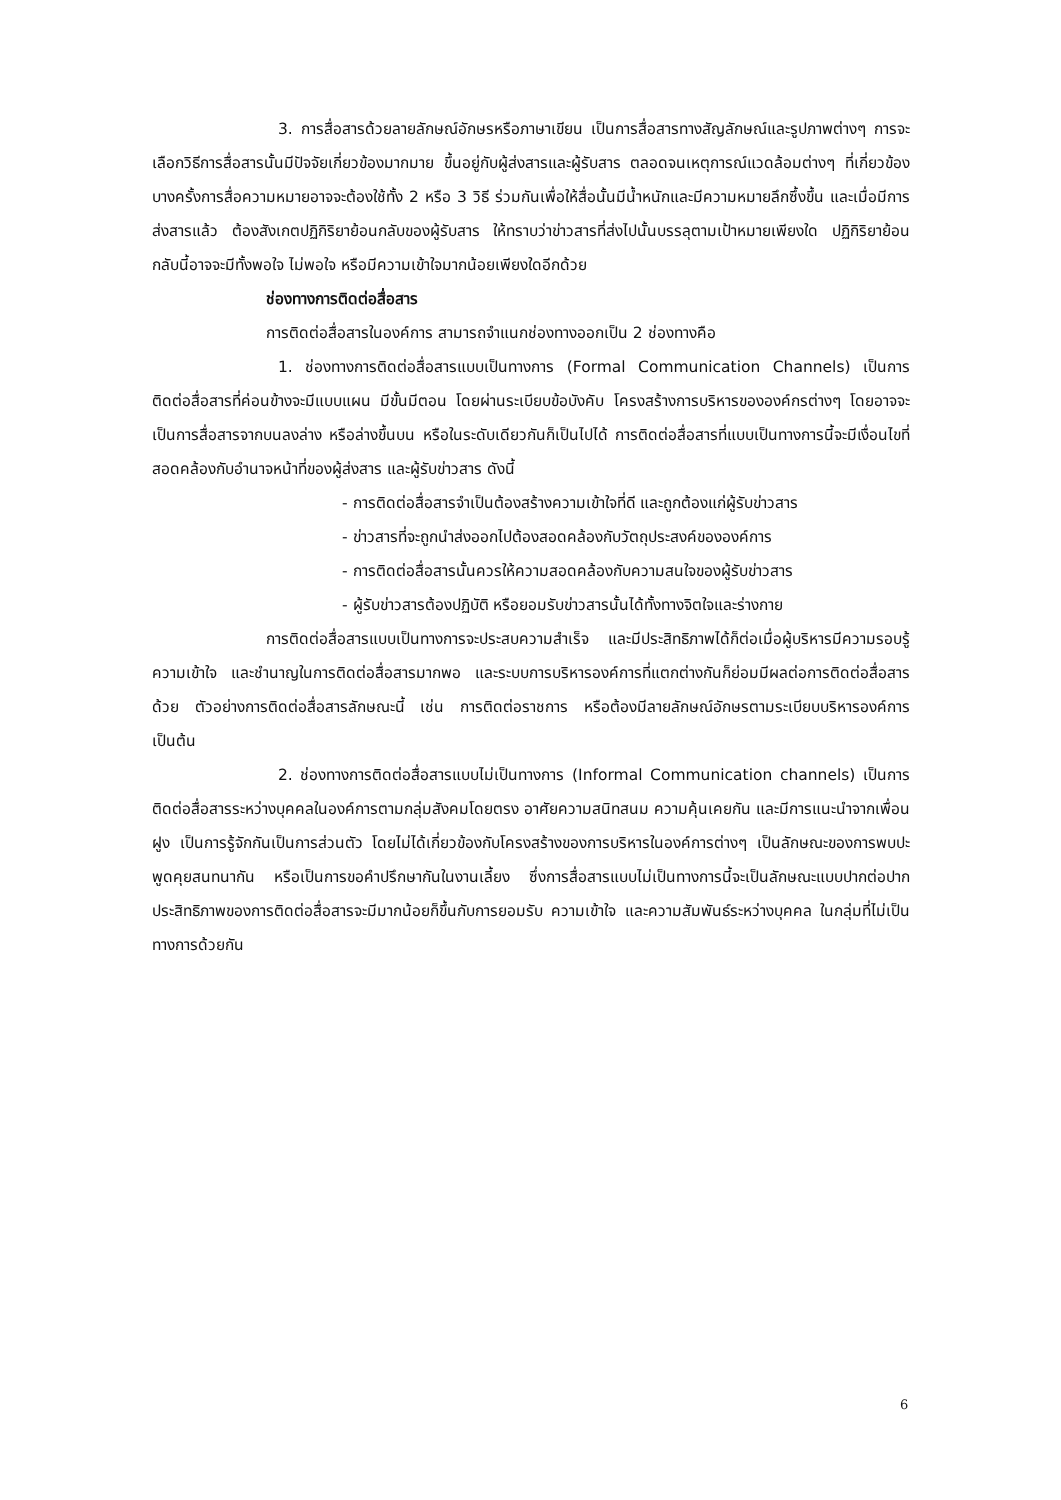3. การสื่อสารด้วยลายลักษณ์อักษรหรือภาษาเขียน เป็นการสื่อสารทางสัญลักษณ์และรูปภาพต่างๆ การจะเลือกวิธีการสื่อสารนั้นมีปัจจัยเกี่ยวข้องมากมาย ขึ้นอยู่กับผู้ส่งสารและผู้รับสาร ตลอดจนเหตุการณ์แวดล้อมต่างๆ ที่เกี่ยวข้อง บางครั้งการสื่อความหมายอาจจะต้องใช้ทั้ง 2 หรือ 3 วิธี ร่วมกันเพื่อให้สื่อนั้นมีน้ำหนักและมีความหมายลึกซึ้งขึ้น และเมื่อมีการส่งสารแล้ว ต้องสังเกตปฏิกิริยาย้อนกลับของผู้รับสาร ให้ทราบว่าข่าวสารที่ส่งไปนั้นบรรลุตามเป้าหมายเพียงใด ปฏิกิริยาย้อนกลับนี้อาจจะมีทั้งพอใจ ไม่พอใจ หรือมีความเข้าใจมากน้อยเพียงใดอีกด้วย
ช่องทางการติดต่อสื่อสาร
การติดต่อสื่อสารในองค์การ สามารถจำแนกช่องทางออกเป็น 2 ช่องทางคือ
1. ช่องทางการติดต่อสื่อสารแบบเป็นทางการ (Formal Communication Channels) เป็นการติดต่อสื่อสารที่ค่อนข้างจะมีแบบแผน มีขั้นมีตอน โดยผ่านระเบียบข้อบังคับ โครงสร้างการบริหารขององค์กรต่างๆ โดยอาจจะเป็นการสื่อสารจากบนลงล่าง หรือล่างขึ้นบน หรือในระดับเดียวกันก็เป็นไปได้ การติดต่อสื่อสารที่แบบเป็นทางการนี้จะมีเงื่อนไขที่สอดคล้องกับอำนาจหน้าที่ของผู้ส่งสาร และผู้รับข่าวสาร ดังนี้
- การติดต่อสื่อสารจำเป็นต้องสร้างความเข้าใจที่ดี และถูกต้องแก่ผู้รับข่าวสาร
- ข่าวสารที่จะถูกนำส่งออกไปต้องสอดคล้องกับวัตถุประสงค์ขององค์การ
- การติดต่อสื่อสารนั้นควรให้ความสอดคล้องกับความสนใจของผู้รับข่าวสาร
- ผู้รับข่าวสารต้องปฏิบัติ หรือยอมรับข่าวสารนั้นได้ทั้งทางจิตใจและร่างกาย
การติดต่อสื่อสารแบบเป็นทางการจะประสบความสำเร็จ และมีประสิทธิภาพได้ก็ต่อเมื่อผู้บริหารมีความรอบรู้ ความเข้าใจ และชำนาญในการติดต่อสื่อสารมากพอ และระบบการบริหารองค์การที่แตกต่างกันก็ย่อมมีผลต่อการติดต่อสื่อสารด้วย ตัวอย่างการติดต่อสื่อสารลักษณะนี้ เช่น การติดต่อราชการ หรือต้องมีลายลักษณ์อักษรตามระเบียบบริหารองค์การเป็นต้น
2. ช่องทางการติดต่อสื่อสารแบบไม่เป็นทางการ (Informal Communication channels) เป็นการติดต่อสื่อสารระหว่างบุคคลในองค์การตามกลุ่มสังคมโดยตรง อาศัยความสนิทสนม ความคุ้นเคยกัน และมีการแนะนำจากเพื่อนฝูง เป็นการรู้จักกันเป็นการส่วนตัว โดยไม่ได้เกี่ยวข้องกับโครงสร้างของการบริหารในองค์การต่างๆ เป็นลักษณะของการพบปะพูดคุยสนทนากัน หรือเป็นการขอคำปรึกษากันในงานเลี้ยง ซึ่งการสื่อสารแบบไม่เป็นทางการนี้จะเป็นลักษณะแบบปากต่อปาก ประสิทธิภาพของการติดต่อสื่อสารจะมีมากน้อยก็ขึ้นกับการยอมรับ ความเข้าใจ และความสัมพันธ์ระหว่างบุคคล ในกลุ่มที่ไม่เป็นทางการด้วยกัน
6